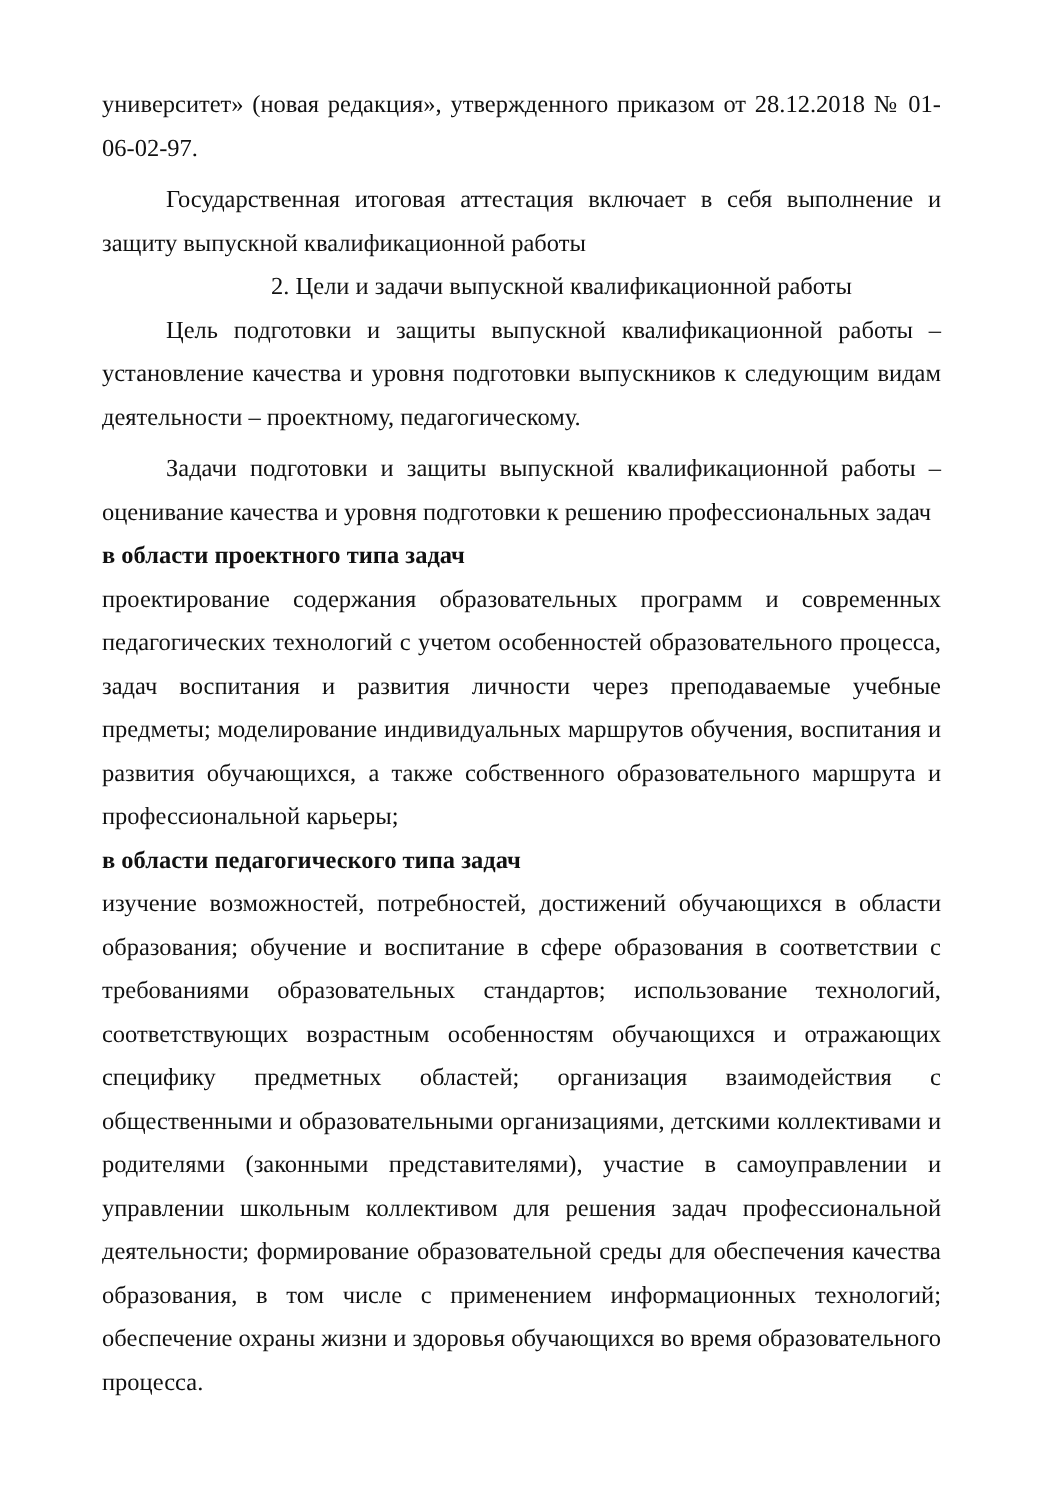университет» (новая редакция», утвержденного приказом от 28.12.2018 № 01-06-02-97.
Государственная итоговая аттестация включает в себя выполнение и защиту выпускной квалификационной работы
2. Цели и задачи выпускной квалификационной работы
Цель подготовки и защиты выпускной квалификационной работы – установление качества и уровня подготовки выпускников к следующим видам деятельности – проектному, педагогическому.
Задачи подготовки и защиты выпускной квалификационной работы – оценивание качества и уровня подготовки к решению профессиональных задач
в области проектного типа задач
проектирование содержания образовательных программ и современных педагогических технологий с учетом особенностей образовательного процесса, задач воспитания и развития личности через преподаваемые учебные предметы; моделирование индивидуальных маршрутов обучения, воспитания и развития обучающихся, а также собственного образовательного маршрута и профессиональной карьеры;
в области педагогического типа задач
изучение возможностей, потребностей, достижений обучающихся в области образования; обучение и воспитание в сфере образования в соответствии с требованиями образовательных стандартов; использование технологий, соответствующих возрастным особенностям обучающихся и отражающих специфику предметных областей; организация взаимодействия с общественными и образовательными организациями, детскими коллективами и родителями (законными представителями), участие в самоуправлении и управлении школьным коллективом для решения задач профессиональной деятельности; формирование образовательной среды для обеспечения качества образования, в том числе с применением информационных технологий; обеспечение охраны жизни и здоровья обучающихся во время образовательного процесса.